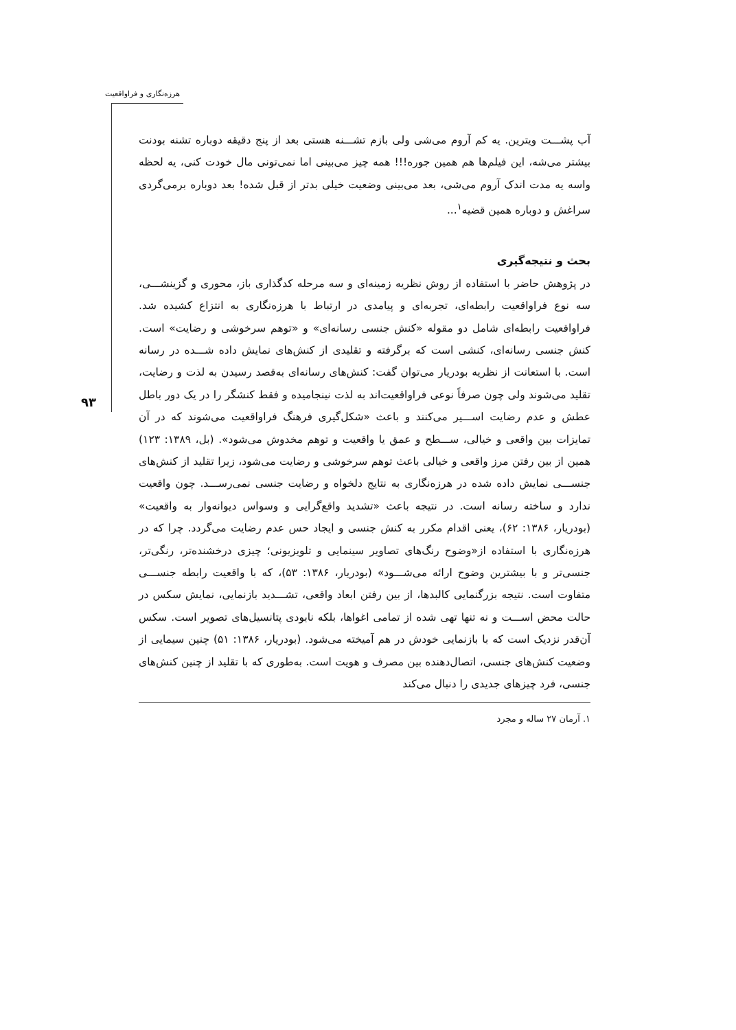هرزه‌نگاری و فراواقعیت
۹۳
آب پشـــت ویترین. یه کم آروم می‌شی ولی بازم تشـــنه هستی بعد از پنج دقیقه دوباره تشنه بودنت بیشتر می‌شه، این فیلم‌ها هم همین جوره!!! همه چیز می‌بینی اما نمی‌تونی مال خودت کنی، یه لحظه واسه یه مدت اندک آروم می‌شی، بعد می‌بینی وضعیت خیلی بدتر از قبل شده! بعد دوباره برمی‌گردی سراغش و دوباره همین قضیه<sup>۱</sup>...
بحث و نتیجه‌گیری
در پژوهش حاضر با استفاده از روش نظریه زمینه‌ای و سه مرحله کدگذاری باز، محوری و گزینشـــی، سه نوع فراواقعیت رابطه‌ای، تجربه‌ای و پیامدی در ارتباط با هرزه‌نگاری به انتزاع کشیده شد. فراواقعیت رابطه‌ای شامل دو مقوله «کنش جنسی رسانه‌ای» و «توهم سرخوشی و رضایت» است. کنش جنسی رسانه‌ای، کنشی است که برگرفته و تقلیدی از کنش‌های نمایش داده شـــده در رسانه است. با استعانت از نظریه بودریار می‌توان گفت: کنش‌های رسانه‌ای به‌قصد رسیدن به لذت و رضایت، تقلید می‌شوند ولی چون صرفاً نوعی فراواقعیت‌اند به لذت نینجامیده و فقط کنشگر را در یک دور باطل عطش و عدم رضایت اســـیر می‌کنند و باعث «شکل‌گیری فرهنگ فراواقعیت می‌شوند که در آن تمایزات بین واقعی و خیالی، ســـطح و عمق یا واقعیت و توهم مخدوش می‌شود». (بل، ۱۳۸۹: ۱۲۳) همین از بین رفتن مرز واقعی و خیالی باعث توهم سرخوشی و رضایت می‌شود، زیرا تقلید از کنش‌های جنســـی نمایش داده شده در هرزه‌نگاری به نتایج دلخواه و رضایت جنسی نمی‌رســـد. چون واقعیت ندارد و ساخته رسانه است. در نتیجه باعث «تشدید واقع‌گرایی و وسواس دیوانه‌وار به واقعیت» (بودریار، ۱۳۸۶: ۶۲)، یعنی اقدام مکرر به کنش جنسی و ایجاد حس عدم رضایت می‌گردد. چرا که در هرزه‌نگاری با استفاده از«وضوح رنگ‌های تصاویر سینمایی و تلویزیونی؛ چیزی درخشنده‌تر، رنگی‌تر، جنسی‌تر و با بیشترین وضوح ارائه می‌شـــود» (بودریار، ۱۳۸۶: ۵۳)، که با واقعیت رابطه جنســـی متفاوت است. نتیجه بزرگنمایی کالبدها، از بین رفتن ابعاد واقعی، تشـــدید بازنمایی، نمایش سکس در حالت محض اســـت و نه تنها تهی شده از تمامی اغواها، بلکه نابودی پتانسیل‌های تصویر است. سکس آن‌قدر نزدیک است که با بازنمایی خودش در هم آمیخته می‌شود. (بودریار، ۱۳۸۶: ۵۱) چنین سیمایی از وضعیت کنش‌های جنسی، اتصال‌دهنده بین مصرف و هویت است. به‌طوری که با تقلید از چنین کنش‌های جنسی، فرد چیزهای جدیدی را دنبال می‌کند
۱. آرمان ۲۷ ساله و مجرد